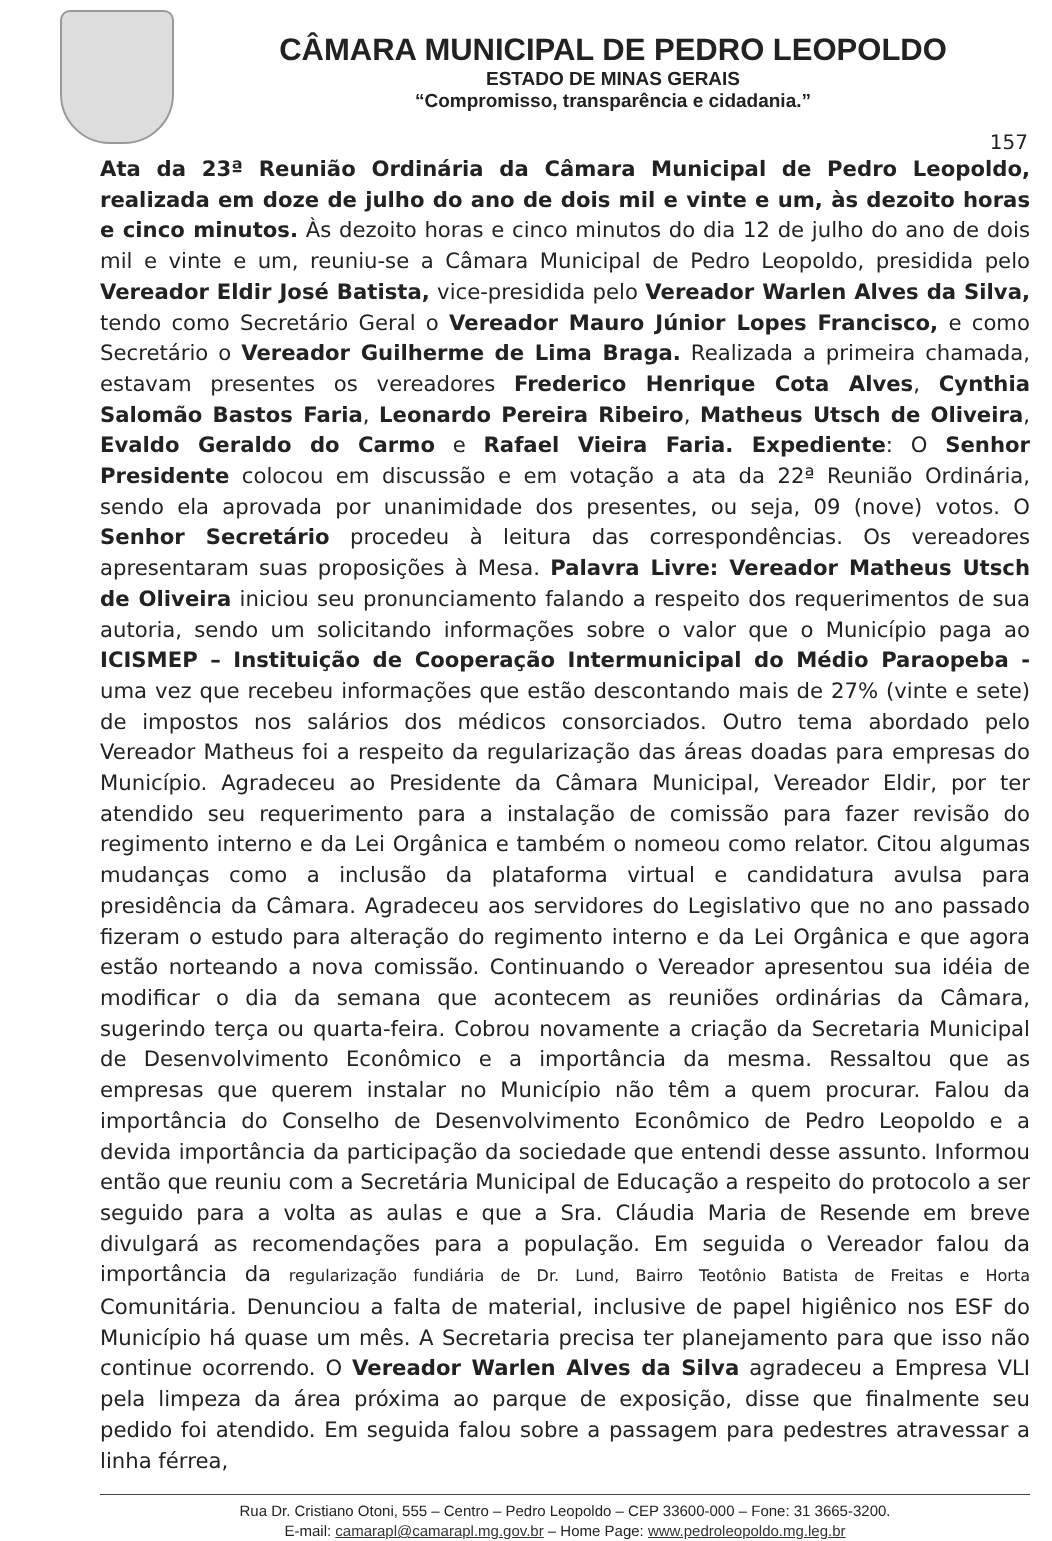CÂMARA MUNICIPAL DE PEDRO LEOPOLDO
ESTADO DE MINAS GERAIS
“Compromisso, transparência e cidadania.”
157
Ata da 23ª Reunião Ordinária da Câmara Municipal de Pedro Leopoldo, realizada em doze de julho do ano de dois mil e vinte e um, às dezoito horas e cinco minutos. Às dezoito horas e cinco minutos do dia 12 de julho do ano de dois mil e vinte e um, reuniu-se a Câmara Municipal de Pedro Leopoldo, presidida pelo Vereador Eldir José Batista, vice-presidida pelo Vereador Warlen Alves da Silva, tendo como Secretário Geral o Vereador Mauro Júnior Lopes Francisco, e como Secretário o Vereador Guilherme de Lima Braga. Realizada a primeira chamada, estavam presentes os vereadores Frederico Henrique Cota Alves, Cynthia Salomão Bastos Faria, Leonardo Pereira Ribeiro, Matheus Utsch de Oliveira, Evaldo Geraldo do Carmo e Rafael Vieira Faria. Expediente: O Senhor Presidente colocou em discussão e em votação a ata da 22ª Reunião Ordinária, sendo ela aprovada por unanimidade dos presentes, ou seja, 09 (nove) votos. O Senhor Secretário procedeu à leitura das correspondências. Os vereadores apresentaram suas proposições à Mesa. Palavra Livre: Vereador Matheus Utsch de Oliveira iniciou seu pronunciamento falando a respeito dos requerimentos de sua autoria, sendo um solicitando informações sobre o valor que o Município paga ao ICISMEP – Instituição de Cooperação Intermunicipal do Médio Paraopeba - uma vez que recebeu informações que estão descontando mais de 27% (vinte e sete) de impostos nos salários dos médicos consorciados. Outro tema abordado pelo Vereador Matheus foi a respeito da regularização das áreas doadas para empresas do Município. Agradeceu ao Presidente da Câmara Municipal, Vereador Eldir, por ter atendido seu requerimento para a instalação de comissão para fazer revisão do regimento interno e da Lei Orgânica e também o nomeou como relator. Citou algumas mudanças como a inclusão da plataforma virtual e candidatura avulsa para presidência da Câmara. Agradeceu aos servidores do Legislativo que no ano passado fizeram o estudo para alteração do regimento interno e da Lei Orgânica e que agora estão norteando a nova comissão. Continuando o Vereador apresentou sua idéia de modificar o dia da semana que acontecem as reuniões ordinárias da Câmara, sugerindo terça ou quarta-feira. Cobrou novamente a criação da Secretaria Municipal de Desenvolvimento Econômico e a importância da mesma. Ressaltou que as empresas que querem instalar no Município não têm a quem procurar. Falou da importância do Conselho de Desenvolvimento Econômico de Pedro Leopoldo e a devida importância da participação da sociedade que entendi desse assunto. Informou então que reuniu com a Secretária Municipal de Educação a respeito do protocolo a ser seguido para a volta as aulas e que a Sra. Cláudia Maria de Resende em breve divulgará as recomendações para a população. Em seguida o Vereador falou da importância da regularização fundiária de Dr. Lund, Bairro Teotônio Batista de Freitas e Horta Comunitária. Denunciou a falta de material, inclusive de papel higiênico nos ESF do Município há quase um mês. A Secretaria precisa ter planejamento para que isso não continue ocorrendo. O Vereador Warlen Alves da Silva agradeceu a Empresa VLI pela limpeza da área próxima ao parque de exposição, disse que finalmente seu pedido foi atendido. Em seguida falou sobre a passagem para pedestres atravessar a linha férrea,
Rua Dr. Cristiano Otoni, 555 – Centro – Pedro Leopoldo – CEP 33600-000 – Fone: 31 3665-3200.
E-mail: camarapl@camarapl.mg.gov.br – Home Page: www.pedroleopoldo.mg.leg.br